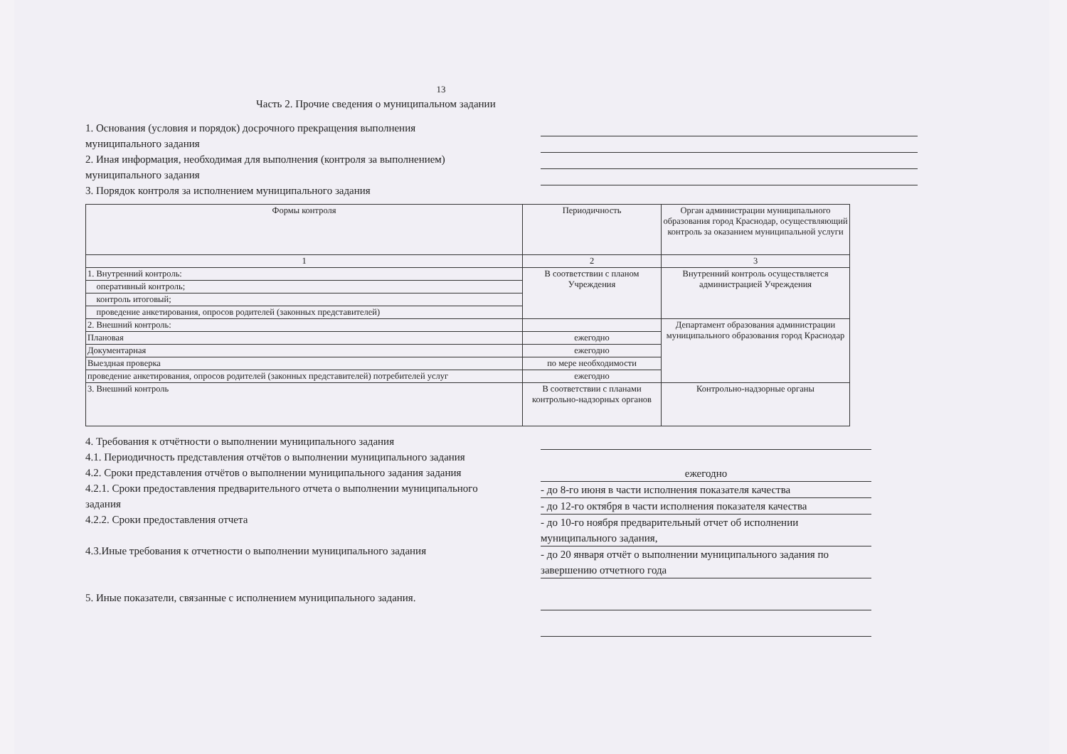13
Часть 2. Прочие сведения о муниципальном задании
1. Основания (условия и порядок) досрочного прекращения выполнения муниципального задания
2. Иная информация, необходимая для выполнения (контроля за выполнением) муниципального задания
3. Порядок контроля за исполнением муниципального задания
| Формы контроля | Периодичность | Орган администрации муниципального образования город Краснодар, осуществляющий контроль за оказанием муниципальной услуги |
| --- | --- | --- |
| 1 | 2 | 3 |
| 1. Внутренний контроль: | В соответствии с планом Учреждения | Внутренний контроль осуществляется администрацией Учреждения |
| оперативный контроль; | | |
| контроль итоговый; | | |
| проведение анкетирования, опросов родителей (законных представителей) | | |
| 2. Внешний контроль: | | Департамент образования администрации муниципального образования город Краснодар |
| Плановая | ежегодно | |
| Документарная | ежегодно | |
| Выездная проверка | по мере необходимости | |
| проведение анкетирования, опросов родителей (законных представителей) потребителей услуг | ежегодно | |
| 3. Внешний контроль | В соответствии с планами контрольно-надзорных органов | Контрольно-надзорные органы |
4. Требования к отчётности о выполнении муниципального задания
4.1. Периодичность представления отчётов о выполнении муниципального задания
4.2. Сроки представления отчётов о выполнении муниципального задания задания
4.2.1. Сроки предоставления предварительного отчета о выполнении муниципального задания
4.2.2. Сроки предоставления отчета
4.3.Иные требования к отчетности о выполнении муниципального задания
5. Иные показатели, связанные с исполнением муниципального задания.
ежегодно
- до 8-го июня в части исполнения показателя качества
- до 12-го октября в части исполнения показателя качества
- до 10-го ноября предварительный отчет об исполнении муниципального задания,
- до 20 января отчёт о выполнении муниципального задания по завершению отчетного года